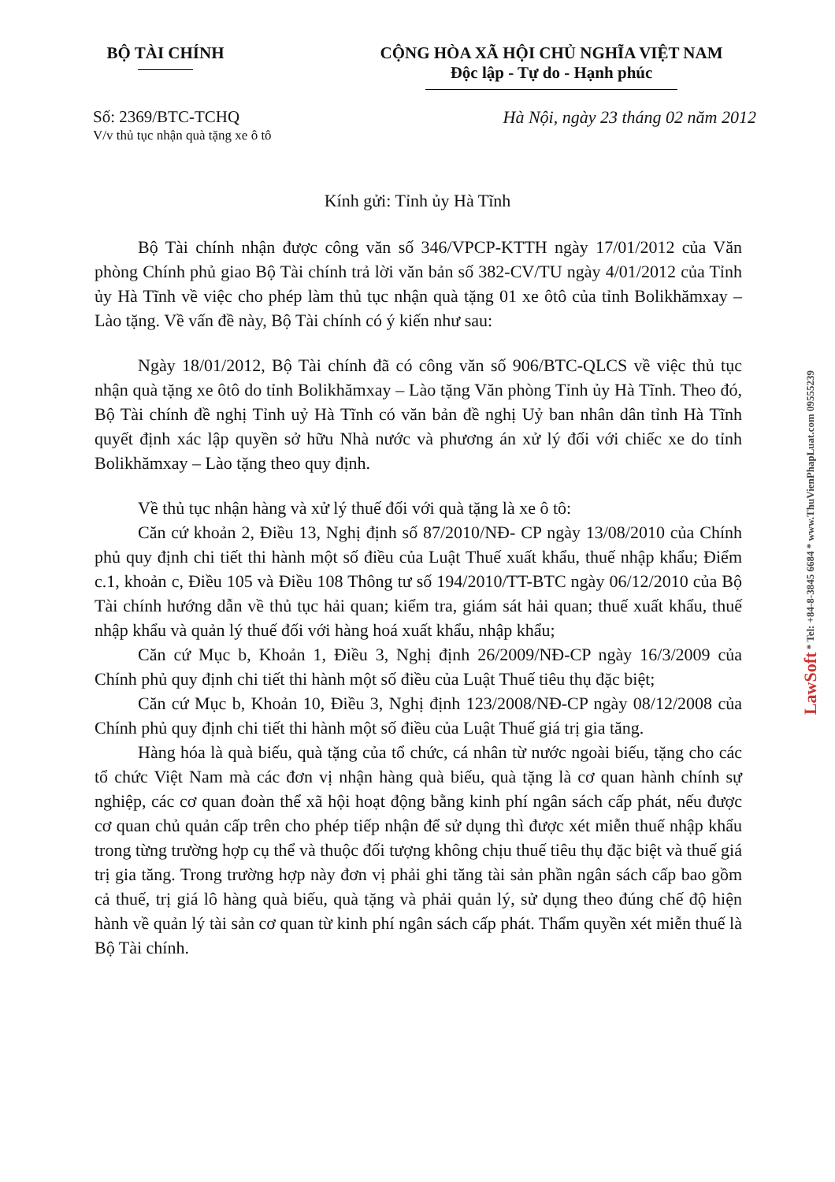BỘ TÀI CHÍNH CỘNG HÒA XÃ HỘI CHỦ NGHĨA VIỆT NAM
Độc lập - Tự do - Hạnh phúc
Số: 2369/BTC-TCHQ Hà Nội, ngày 23 tháng 02 năm 2012
V/v thủ tục nhận quà tặng xe ô tô
Kính gửi: Tỉnh ủy Hà Tĩnh
Bộ Tài chính nhận được công văn số 346/VPCP-KTTH ngày 17/01/2012 của Văn phòng Chính phủ giao Bộ Tài chính trả lời văn bản số 382-CV/TU ngày 4/01/2012 của Tỉnh ủy Hà Tĩnh về việc cho phép làm thủ tục nhận quà tặng 01 xe ôtô của tỉnh Bolikhămxay – Lào tặng. Về vấn đề này, Bộ Tài chính có ý kiến như sau:
Ngày 18/01/2012, Bộ Tài chính đã có công văn số 906/BTC-QLCS về việc thủ tục nhận quà tặng xe ôtô do tỉnh Bolikhămxay – Lào tặng Văn phòng Tỉnh ủy Hà Tĩnh. Theo đó, Bộ Tài chính đề nghị Tỉnh uỷ Hà Tĩnh có văn bản đề nghị Uỷ ban nhân dân tỉnh Hà Tĩnh quyết định xác lập quyền sở hữu Nhà nước và phương án xử lý đối với chiếc xe do tỉnh Bolikhămxay – Lào tặng theo quy định.
Về thủ tục nhận hàng và xử lý thuế đối với quà tặng là xe ô tô:
Căn cứ khoản 2, Điều 13, Nghị định số 87/2010/NĐ- CP ngày 13/08/2010 của Chính phủ quy định chi tiết thi hành một số điều của Luật Thuế xuất khẩu, thuế nhập khẩu; Điểm c.1, khoản c, Điều 105 và Điều 108 Thông tư số 194/2010/TT-BTC ngày 06/12/2010 của Bộ Tài chính hướng dẫn về thủ tục hải quan; kiểm tra, giám sát hải quan; thuế xuất khẩu, thuế nhập khẩu và quản lý thuế đối với hàng hoá xuất khẩu, nhập khẩu;
Căn cứ Mục b, Khoản 1, Điều 3, Nghị định 26/2009/NĐ-CP ngày 16/3/2009 của Chính phủ quy định chi tiết thi hành một số điều của Luật Thuế tiêu thụ đặc biệt;
Căn cứ Mục b, Khoản 10, Điều 3, Nghị định 123/2008/NĐ-CP ngày 08/12/2008 của Chính phủ quy định chi tiết thi hành một số điều của Luật Thuế giá trị gia tăng.
Hàng hóa là quà biếu, quà tặng của tổ chức, cá nhân từ nước ngoài biếu, tặng cho các tổ chức Việt Nam mà các đơn vị nhận hàng quà biếu, quà tặng là cơ quan hành chính sự nghiệp, các cơ quan đoàn thể xã hội hoạt động bằng kinh phí ngân sách cấp phát, nếu được cơ quan chủ quản cấp trên cho phép tiếp nhận để sử dụng thì được xét miễn thuế nhập khẩu trong từng trường hợp cụ thể và thuộc đối tượng không chịu thuế tiêu thụ đặc biệt và thuế giá trị gia tăng. Trong trường hợp này đơn vị phải ghi tăng tài sản phần ngân sách cấp bao gồm cả thuế, trị giá lô hàng quà biếu, quà tặng và phải quản lý, sử dụng theo đúng chế độ hiện hành về quản lý tài sản cơ quan từ kinh phí ngân sách cấp phát. Thẩm quyền xét miễn thuế là Bộ Tài chính.
LawSoft * Tel: +84-8-3845 6684 * www.ThuVienPhapLuat.com 09555239